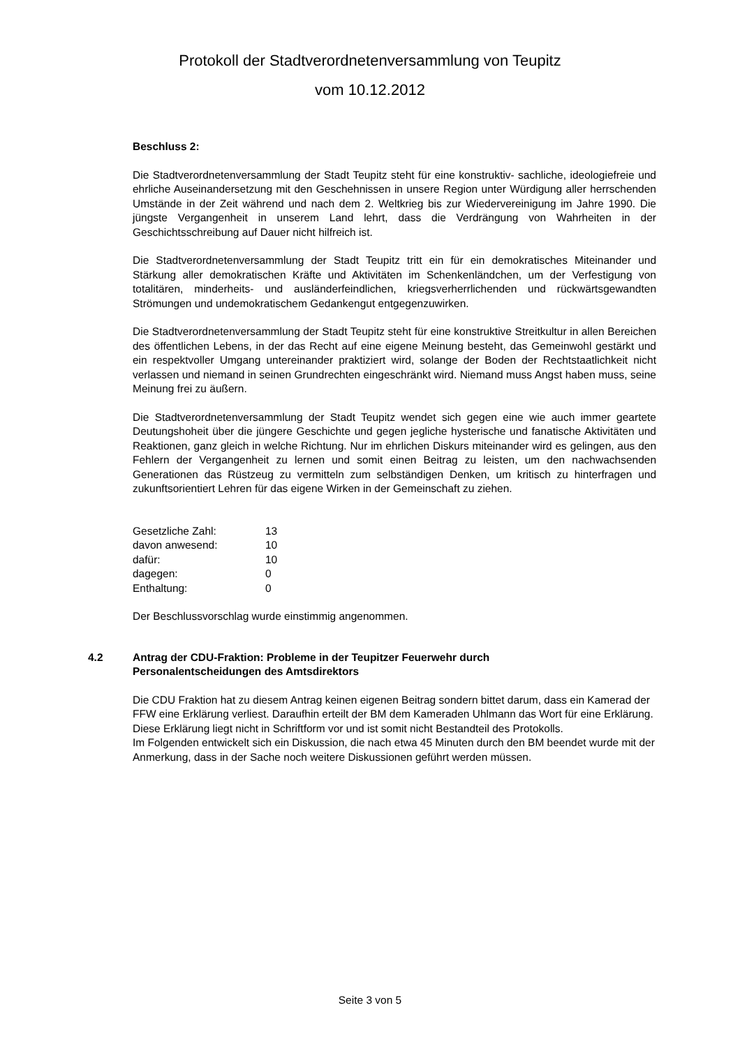Protokoll der Stadtverordnetenversammlung von Teupitz
vom 10.12.2012
Beschluss 2:
Die Stadtverordnetenversammlung der Stadt Teupitz steht für eine konstruktiv- sachliche, ideologiefreie und ehrliche Auseinandersetzung mit den Geschehnissen in unsere Region unter Würdigung aller herrschenden Umstände in der Zeit während und nach dem 2. Weltkrieg bis zur Wiedervereinigung im Jahre 1990. Die jüngste Vergangenheit in unserem Land lehrt, dass die Verdrängung von Wahrheiten in der Geschichtsschreibung auf Dauer nicht hilfreich ist.
Die Stadtverordnetenversammlung der Stadt Teupitz tritt ein für ein demokratisches Miteinander und Stärkung aller demokratischen Kräfte und Aktivitäten im Schenkenländchen, um der Verfestigung von totalitären, minderheits- und ausländerfeindlichen, kriegsverherrlichenden und rückwärtsgewandten Strömungen und undemokratischem Gedankengut entgegenzuwirken.
Die Stadtverordnetenversammlung der Stadt Teupitz steht für eine konstruktive Streitkultur in allen Bereichen des öffentlichen Lebens, in der das Recht auf eine eigene Meinung besteht, das Gemeinwohl gestärkt und ein respektvoller Umgang untereinander praktiziert wird, solange der Boden der Rechtstaatlichkeit nicht verlassen und niemand in seinen Grundrechten eingeschränkt wird. Niemand muss Angst haben muss, seine Meinung frei zu äußern.
Die Stadtverordnetenversammlung der Stadt Teupitz wendet sich gegen eine wie auch immer geartete Deutungshoheit über die jüngere Geschichte und gegen jegliche hysterische und fanatische Aktivitäten und Reaktionen, ganz gleich in welche Richtung. Nur im ehrlichen Diskurs miteinander wird es gelingen, aus den Fehlern der Vergangenheit zu lernen und somit einen Beitrag zu leisten, um den nachwachsenden Generationen das Rüstzeug zu vermitteln zum selbständigen Denken, um kritisch zu hinterfragen und zukunftsorientiert Lehren für das eigene Wirken in der Gemeinschaft zu ziehen.
| Gesetzliche Zahl: | 13 |
| davon anwesend: | 10 |
| dafür: | 10 |
| dagegen: | 0 |
| Enthaltung: | 0 |
Der Beschlussvorschlag wurde einstimmig angenommen.
4.2 Antrag der CDU-Fraktion: Probleme in der Teupitzer Feuerwehr durch
Personalentscheidungen des Amtsdirektors
Die CDU Fraktion hat zu diesem Antrag keinen eigenen Beitrag sondern bittet darum, dass ein Kamerad der FFW eine Erklärung verliest. Daraufhin erteilt der BM dem Kameraden Uhlmann das Wort für eine Erklärung. Diese Erklärung liegt nicht in Schriftform vor und ist somit nicht Bestandteil des Protokolls.
Im Folgenden entwickelt sich ein Diskussion, die nach etwa 45 Minuten durch den BM beendet wurde mit der Anmerkung, dass in der Sache noch weitere Diskussionen geführt werden müssen.
Seite 3 von 5